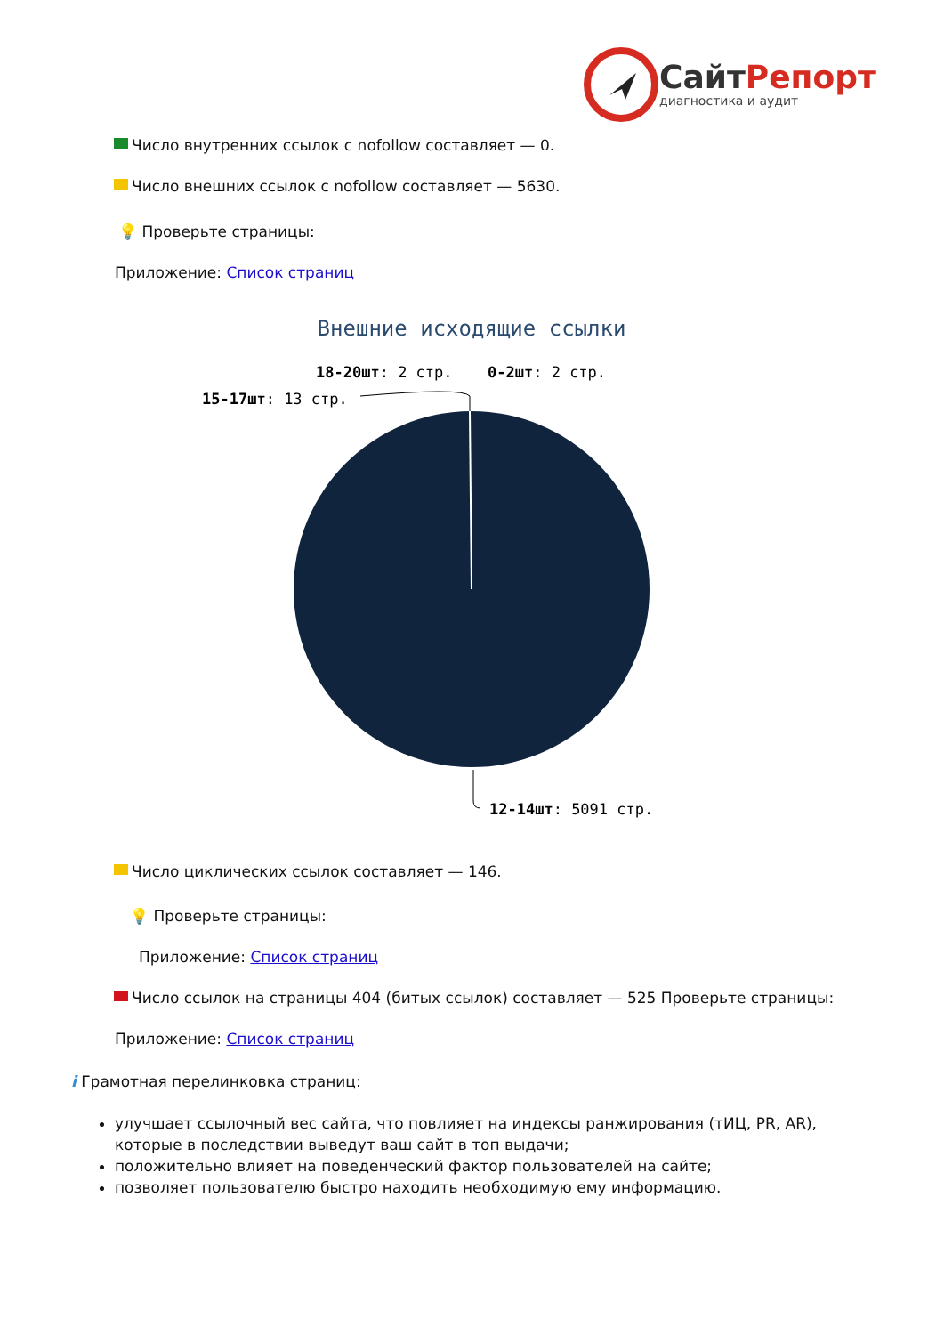СайтРепорт
диагностика и аудит
Число внутренних ссылок с nofollow составляет — 0.
Число внешних ссылок с nofollow составляет — 5630.
💡 Проверьте страницы:
Приложение: Список страниц
Внешние исходящие ссылки
18-20шт: 2 стр.
0-2шт: 2 стр.
15-17шт: 13 стр.
12-14шт: 5091 стр.
Число циклических ссылок составляет — 146.
💡 Проверьте страницы:
Приложение: Список страниц
Число ссылок на страницы 404 (битых ссылок) составляет — 525 Проверьте страницы:
Приложение: Список страниц
i Грамотная перелинковка страниц:
улучшает ссылочный вес сайта, что повлияет на индексы ранжирования (тИЦ, PR, AR), которые в последствии выведут ваш сайт в топ выдачи;
положительно влияет на поведенческий фактор пользователей на сайте;
позволяет пользователю быстро находить необходимую ему информацию.